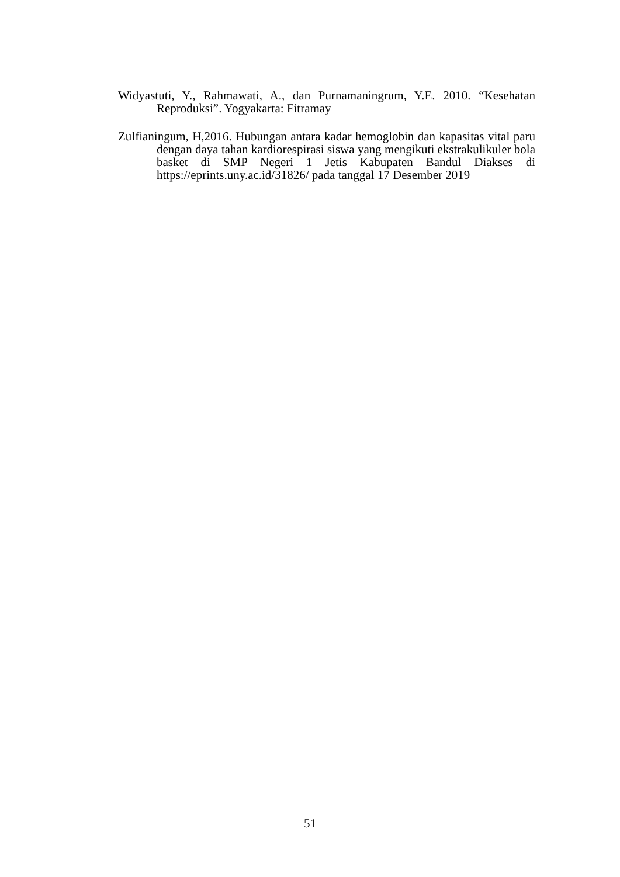Widyastuti, Y., Rahmawati, A., dan Purnamaningrum, Y.E. 2010. “Kesehatan Reproduksi”. Yogyakarta: Fitramay
Zulfianingum, H,2016. Hubungan antara kadar hemoglobin dan kapasitas vital paru dengan daya tahan kardiorespirasi siswa yang mengikuti ekstrakulikuler bola basket di SMP Negeri 1 Jetis Kabupaten Bandul Diakses di https://eprints.uny.ac.id/31826/ pada tanggal 17 Desember 2019
51